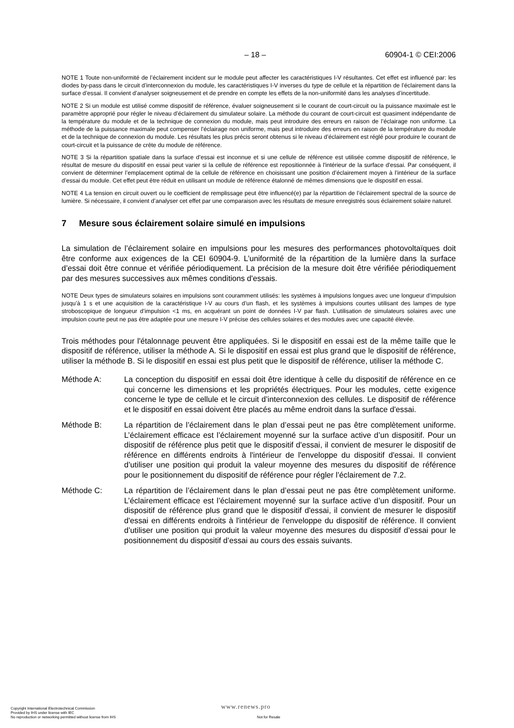– 18 – 60904-1 © CEI:2006
NOTE 1 Toute non-uniformité de l’éclairement incident sur le module peut affecter les caractéristiques I-V résultantes. Cet effet est influencé par: les diodes by-pass dans le circuit d’interconnexion du module, les caractéristiques I-V inverses du type de cellule et la répartition de l’éclairement dans la surface d’essai. Il convient d’analyser soigneusement et de prendre en compte les effets de la non-uniformité dans les analyses d’incertitude.
NOTE 2 Si un module est utilisé comme dispositif de référence, évaluer soigneusement si le courant de court-circuit ou la puissance maximale est le paramètre approprié pour régler le niveau d’éclairement du simulateur solaire. La méthode du courant de court-circuit est quasiment indépendante de la température du module et de la technique de connexion du module, mais peut introduire des erreurs en raison de l’éclairage non uniforme. La méthode de la puissance maximale peut compenser l'éclairage non uniforme, mais peut introduire des erreurs en raison de la température du module et de la technique de connexion du module. Les résultats les plus précis seront obtenus si le niveau d’éclairement est réglé pour produire le courant de court-circuit et la puissance de crête du module de référence.
NOTE 3 Si la répartition spatiale dans la surface d’essai est inconnue et si une cellule de référence est utilisée comme dispositif de référence, le résultat de mesure du dispositif en essai peut varier si la cellule de référence est repositionnée à l'intérieur de la surface d'essai. Par conséquent, il convient de déterminer l’emplacement optimal de la cellule de référence en choisissant une position d’éclairement moyen à l’intérieur de la surface d’essai du module. Cet effet peut être réduit en utilisant un module de référence étalonné de mêmes dimensions que le dispositif en essai.
NOTE 4 La tension en circuit ouvert ou le coefficient de remplissage peut être influencé(e) par la répartition de l’éclairement spectral de la source de lumière. Si nécessaire, il convient d’analyser cet effet par une comparaison avec les résultats de mesure enregistrés sous éclairement solaire naturel.
7 Mesure sous éclairement solaire simulé en impulsions
La simulation de l’éclairement solaire en impulsions pour les mesures des performances photovoltaïques doit être conforme aux exigences de la CEI 60904-9. L’uniformité de la répartition de la lumière dans la surface d’essai doit être connue et vérifiée périodiquement. La précision de la mesure doit être vérifiée périodiquement par des mesures successives aux mêmes conditions d'essais.
NOTE Deux types de simulateurs solaires en impulsions sont couramment utilisés: les systèmes à impulsions longues avec une longueur d’impulsion jusqu’à 1 s et une acquisition de la caractéristique I-V au cours d’un flash, et les systèmes à impulsions courtes utilisant des lampes de type stroboscopique de longueur d’impulsion <1 ms, en acquérant un point de données I-V par flash. L’utilisation de simulateurs solaires avec une impulsion courte peut ne pas être adaptée pour une mesure I-V précise des cellules solaires et des modules avec une capacité élevée.
Trois méthodes pour l'étalonnage peuvent être appliquées. Si le dispositif en essai est de la même taille que le dispositif de référence, utiliser la méthode A. Si le dispositif en essai est plus grand que le dispositif de référence, utiliser la méthode B. Si le dispositif en essai est plus petit que le dispositif de référence, utiliser la méthode C.
Méthode A: La conception du dispositif en essai doit être identique à celle du dispositif de référence en ce qui concerne les dimensions et les propriétés électriques. Pour les modules, cette exigence concerne le type de cellule et le circuit d’interconnexion des cellules. Le dispositif de référence et le dispositif en essai doivent être placés au même endroit dans la surface d'essai.
Méthode B: La répartition de l’éclairement dans le plan d’essai peut ne pas être complètement uniforme. L’éclairement efficace est l’éclairement moyenné sur la surface active d’un dispositif. Pour un dispositif de référence plus petit que le dispositif d'essai, il convient de mesurer le dispositif de référence en différents endroits à l'intérieur de l'enveloppe du dispositif d'essai. Il convient d’utiliser une position qui produit la valeur moyenne des mesures du dispositif de référence pour le positionnement du dispositif de référence pour régler l’éclairement de 7.2.
Méthode C: La répartition de l’éclairement dans le plan d’essai peut ne pas être complètement uniforme. L’éclairement efficace est l’éclairement moyenné sur la surface active d’un dispositif. Pour un dispositif de référence plus grand que le dispositif d'essai, il convient de mesurer le dispositif d'essai en différents endroits à l'intérieur de l'enveloppe du dispositif de référence. Il convient d’utiliser une position qui produit la valeur moyenne des mesures du dispositif d’essai pour le positionnement du dispositif d’essai au cours des essais suivants.
Copyright International Electrotechnical Commission
Provided by IHS under license with IEC
No reproduction or networking permitted without license from IHS
www.renews.pro
Not for Resale